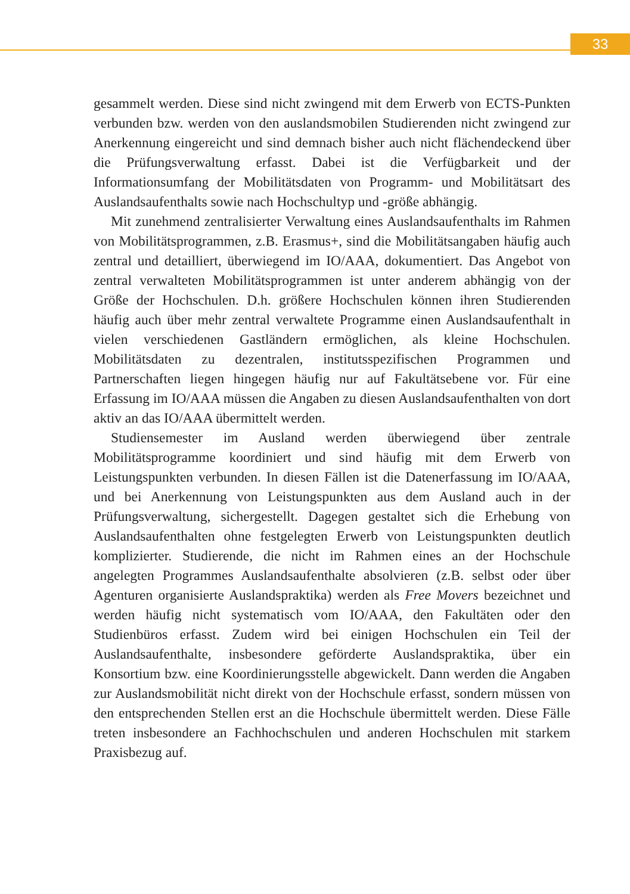33
gesammelt werden. Diese sind nicht zwingend mit dem Erwerb von ECTS-Punkten verbunden bzw. werden von den auslandsmobilen Studierenden nicht zwingend zur Anerkennung eingereicht und sind demnach bisher auch nicht flächendeckend über die Prüfungsverwaltung erfasst. Dabei ist die Verfügbarkeit und der Informationsumfang der Mobilitätsdaten von Programm- und Mobilitätsart des Auslandsaufenthalts sowie nach Hochschultyp und -größe abhängig.
Mit zunehmend zentralisierter Verwaltung eines Auslandsaufenthalts im Rahmen von Mobilitätsprogrammen, z.B. Erasmus+, sind die Mobilitätsangaben häufig auch zentral und detailliert, überwiegend im IO/AAA, dokumentiert. Das Angebot von zentral verwalteten Mobilitätsprogrammen ist unter anderem abhängig von der Größe der Hochschulen. D.h. größere Hochschulen können ihren Studierenden häufig auch über mehr zentral verwaltete Programme einen Auslandsaufenthalt in vielen verschiedenen Gastländern ermöglichen, als kleine Hochschulen. Mobilitätsdaten zu dezentralen, institutsspezifischen Programmen und Partnerschaften liegen hingegen häufig nur auf Fakultätsebene vor. Für eine Erfassung im IO/AAA müssen die Angaben zu diesen Auslandsaufenthalten von dort aktiv an das IO/AAA übermittelt werden.
Studiensemester im Ausland werden überwiegend über zentrale Mobilitätsprogramme koordiniert und sind häufig mit dem Erwerb von Leistungspunkten verbunden. In diesen Fällen ist die Datenerfassung im IO/AAA, und bei Anerkennung von Leistungspunkten aus dem Ausland auch in der Prüfungsverwaltung, sichergestellt. Dagegen gestaltet sich die Erhebung von Auslandsaufenthalten ohne festgelegten Erwerb von Leistungspunkten deutlich komplizierter. Studierende, die nicht im Rahmen eines an der Hochschule angelegten Programmes Auslandsaufenthalte absolvieren (z.B. selbst oder über Agenturen organisierte Auslandspraktika) werden als Free Movers bezeichnet und werden häufig nicht systematisch vom IO/AAA, den Fakultäten oder den Studienbüros erfasst. Zudem wird bei einigen Hochschulen ein Teil der Auslandsaufenthalte, insbesondere geförderte Auslandspraktika, über ein Konsortium bzw. eine Koordinierungsstelle abgewickelt. Dann werden die Angaben zur Auslandsmobilität nicht direkt von der Hochschule erfasst, sondern müssen von den entsprechenden Stellen erst an die Hochschule übermittelt werden. Diese Fälle treten insbesondere an Fachhochschulen und anderen Hochschulen mit starkem Praxisbezug auf.